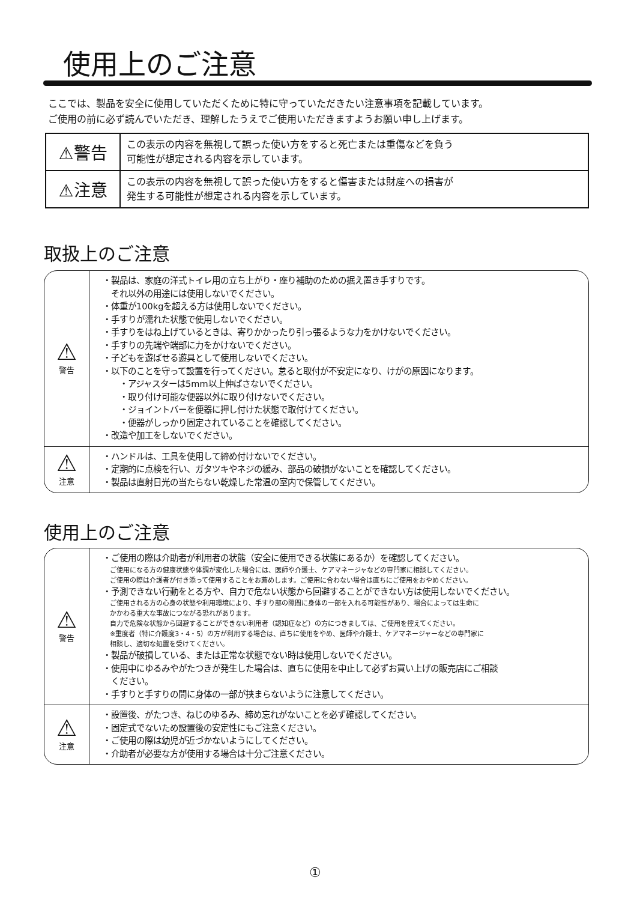使用上のご注意
ここでは、製品を安全に使用していただくために特に守っていただきたい注意事項を記載しています。
ご使用の前に必ず読んでいただき、理解したうえでご使用いただきますようお願い申し上げます。
| ⚠警告 | この表示の内容を無視して誤った使い方をすると死亡または重傷などを負う 可能性が想定される内容を示しています。 |
| ⚠注意 | この表示の内容を無視して誤った使い方をすると傷害または財産への損害が 発生する可能性が想定される内容を示しています。 |
取扱上のご注意
| ⚠ 警告 | ・製品は、家庭の洋式トイレ用の立ち上がり・座り補助のための据え置き手すりです。 それ以外の用途には使用しないでください。 ・体重が100kgを超える方は使用しないでください。 ・手すりが濡れた状態で使用しないでください。 ・手すりをはね上げているときは、寄りかかったり引っ張るような力をかけないでください。 ・手すりの先端や端部に力をかけないでください。 ・子どもを遊ばせる遊具として使用しないでください。 ・以下のことを守って設置を行ってください。怠ると取付が不安定になり、けがの原因になります。 ・アジャスターは5mm以上伸ばさないでください。 ・取り付け可能な便器以外に取り付けないでください。 ・ジョイントバーを便器に押し付けた状態で取付けてください。 ・便器がしっかり固定されていることを確認してください。 ・改造や加工をしないでください。 |
| ⚠ 注意 | ・ハンドルは、工具を使用して締め付けないでください。 ・定期的に点検を行い、ガタツキやネジの緩み、部品の破損がないことを確認してください。 ・製品は直射日光の当たらない乾燥した常温の室内で保管してください。 |
使用上のご注意
| ⚠ 警告 | ・ご使用の際は介助者が利用者の状態（安全に使用できる状態にあるか）を確認してください。 ご使用になる方の健康状態や体調が変化した場合には、医師や介護士、ケアマネージャなどの専門家に相談してください。 ご使用の際は介護者が付き添って使用することをお薦めします。ご使用に合わない場合は直ちにご使用をおやめください。 ・予測できない行動をとる方や、自力で危ない状態から回避することができない方は使用しないでください。 ご使用される方の心身の状態や利用環境により、手すり部の隙間に身体の一部を入れる可能性があり、場合によっては生命に かかわる重大な事故につながる恐れがあります。 自力で危険な状態から回避することができない利用者（認知症など）の方につきましては、ご使用を控えてください。 ※重度者（特に介護度3・4・5）の方が利用する場合は、直ちに使用をやめ、医師や介護士、ケアマネージャーなどの専門家に 相談し、適切な処置を受けてください。 ・製品が破損している、または正常な状態でない時は使用しないでください。 ・使用中にゆるみやがたつきが発生した場合は、直ちに使用を中止して必ずお買い上げの販売店にご相談 ください。 ・手すりと手すりの間に身体の一部が挟まらないように注意してください。 |
| ⚠ 注意 | ・設置後、がたつき、ねじのゆるみ、締め忘れがないことを必ず確認してください。 ・固定式でないため設置後の安定性にもご注意ください。 ・ご使用の際は幼児が近づかないようにしてください。 ・介助者が必要な方が使用する場合は十分ご注意ください。 |
①